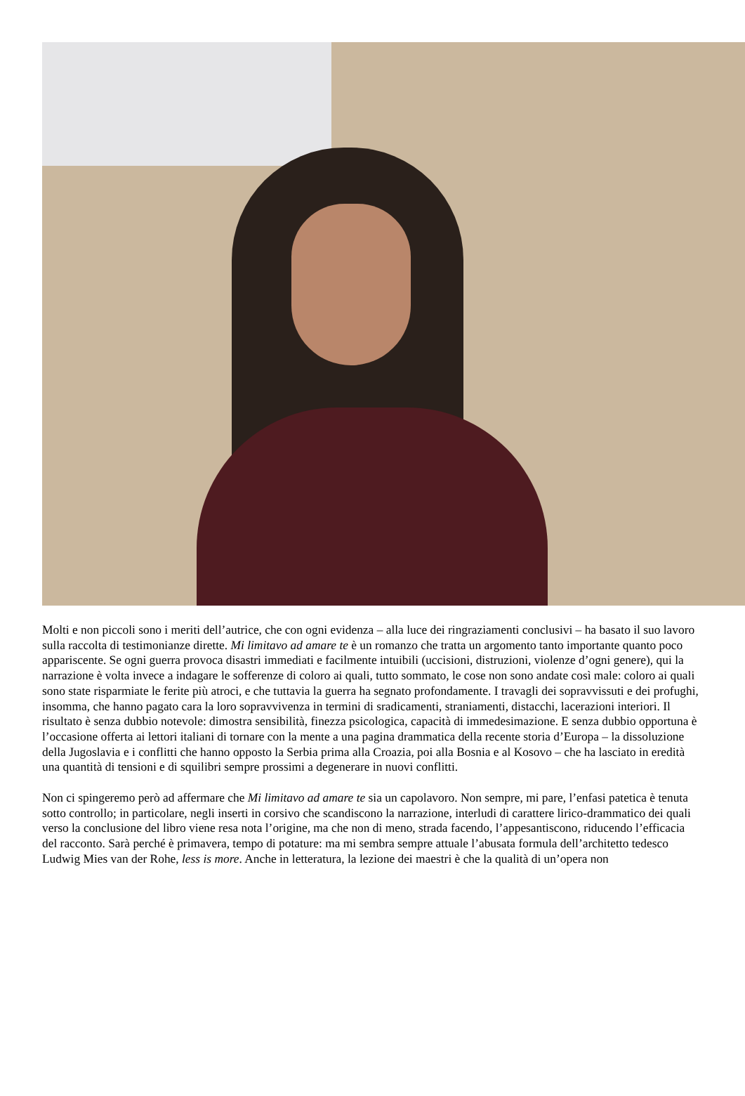Molti e non piccoli sono i meriti dell’autrice, che con ogni evidenza – alla luce dei ringraziamenti conclusivi – ha basato il suo lavoro sulla raccolta di testimonianze dirette. Mi limitavo ad amare te è un romanzo che tratta un argomento tanto importante quanto poco appariscente. Se ogni guerra provoca disastri immediati e facilmente intuibili (uccisioni, distruzioni, violenze d’ogni genere), qui la narrazione è volta invece a indagare le sofferenze di coloro ai quali, tutto sommato, le cose non sono andate così male: coloro ai quali sono state risparmiate le ferite più atroci, e che tuttavia la guerra ha segnato profondamente. I travagli dei sopravvissuti e dei profughi, insomma, che hanno pagato cara la loro sopravvivenza in termini di sradicamenti, straniamenti, distacchi, lacerazioni interiori. Il risultato è senza dubbio notevole: dimostra sensibilità, finezza psicologica, capacità di immedesimazione. E senza dubbio opportuna è l’occasione offerta ai lettori italiani di tornare con la mente a una pagina drammatica della recente storia d’Europa – la dissoluzione della Jugoslavia e i conflitti che hanno opposto la Serbia prima alla Croazia, poi alla Bosnia e al Kosovo – che ha lasciato in eredità una quantità di tensioni e di squilibri sempre prossimi a degenerare in nuovi conflitti.
Non ci spingeremo però ad affermare che Mi limitavo ad amare te sia un capolavoro. Non sempre, mi pare, l’enfasi patetica è tenuta sotto controllo; in particolare, negli inserti in corsivo che scandiscono la narrazione, interludi di carattere lirico-drammatico dei quali verso la conclusione del libro viene resa nota l’origine, ma che non di meno, strada facendo, l’appesantiscono, riducendo l’efficacia del racconto. Sarà perché è primavera, tempo di potature: ma mi sembra sempre attuale l’abusata formula dell’architetto tedesco Ludwig Mies van der Rohe, less is more. Anche in letteratura, la lezione dei maestri è che la qualità di un’opera non